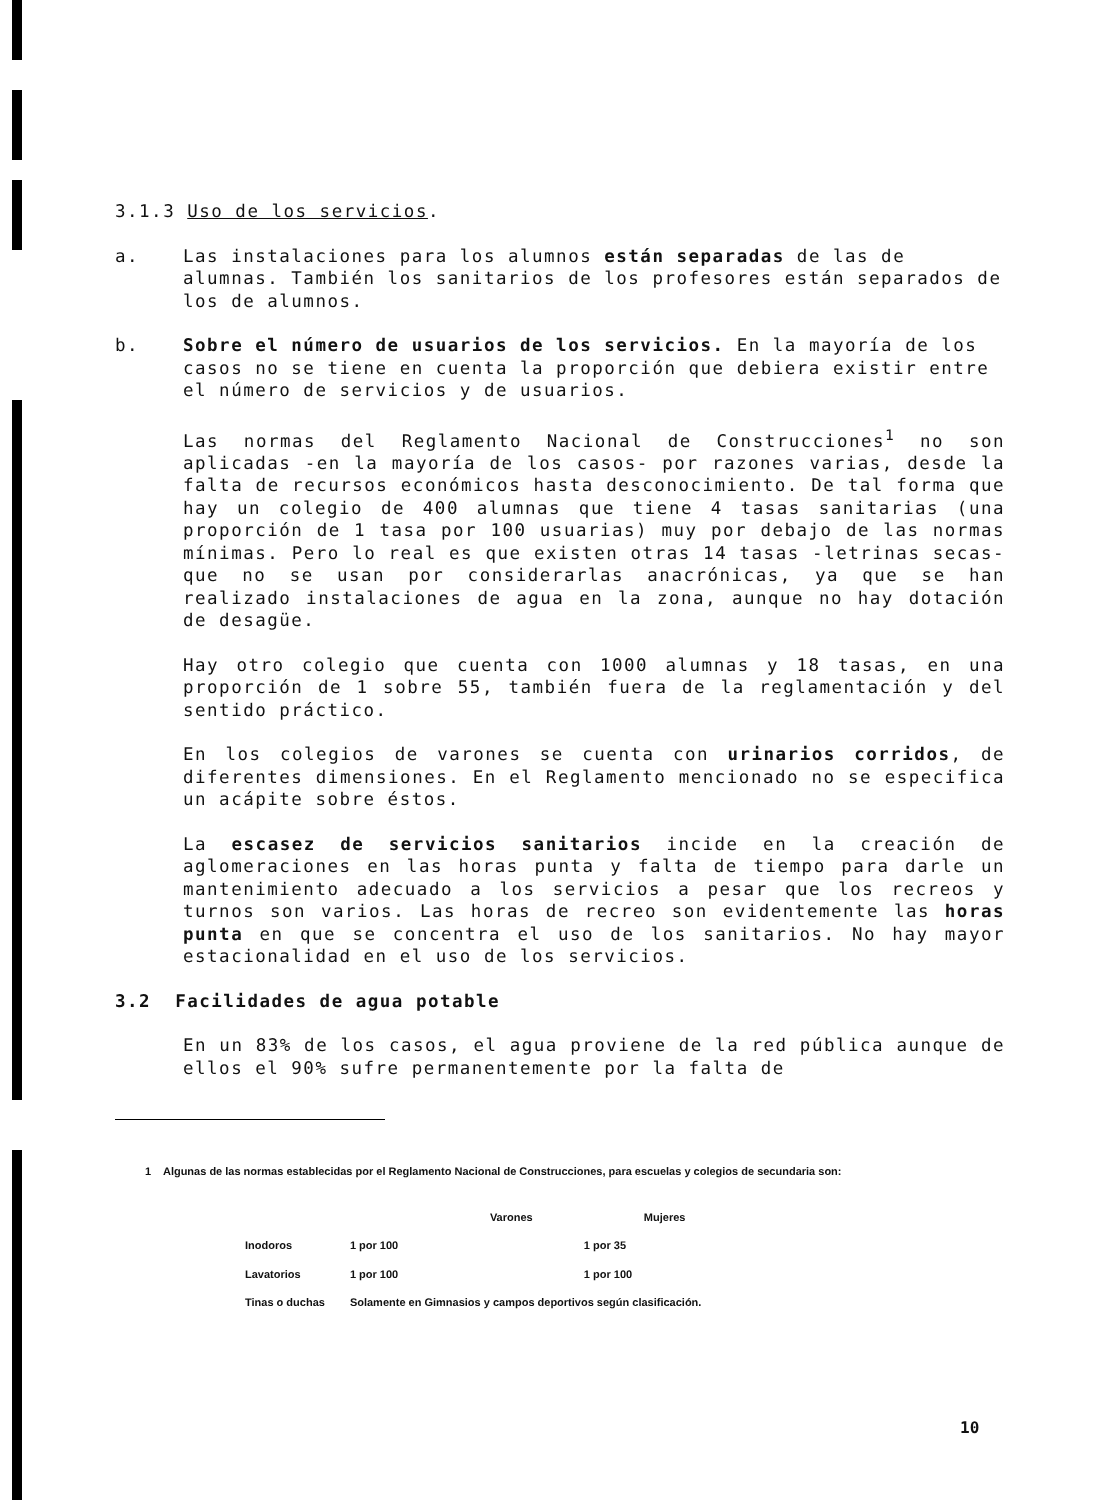3.1.3 Uso de los servicios.
a. Las instalaciones para los alumnos están separadas de las de alumnas. También los sanitarios de los profesores están separados de los de alumnos.
b. Sobre el número de usuarios de los servicios. En la mayoría de los casos no se tiene en cuenta la proporción que debiera existir entre el número de servicios y de usuarios.
Las normas del Reglamento Nacional de Construcciones<sup>1</sup> no son aplicadas -en la mayoría de los casos- por razones varias, desde la falta de recursos económicos hasta desconocimiento. De tal forma que hay un colegio de 400 alumnas que tiene 4 tasas sanitarias (una proporción de 1 tasa por 100 usuarias) muy por debajo de las normas mínimas. Pero lo real es que existen otras 14 tasas -letrinas secas- que no se usan por considerarlas anacrónicas, ya que se han realizado instalaciones de agua en la zona, aunque no hay dotación de desagüe.
Hay otro colegio que cuenta con 1000 alumnas y 18 tasas, en una proporción de 1 sobre 55, también fuera de la reglamentación y del sentido práctico.
En los colegios de varones se cuenta con urinarios corridos, de diferentes dimensiones. En el Reglamento mencionado no se especifica un acápite sobre éstos.
La escasez de servicios sanitarios incide en la creación de aglomeraciones en las horas punta y falta de tiempo para darle un mantenimiento adecuado a los servicios a pesar que los recreos y turnos son varios. Las horas de recreo son evidentemente las horas punta en que se concentra el uso de los sanitarios. No hay mayor estacionalidad en el uso de los servicios.
3.2 Facilidades de agua potable
En un 83% de los casos, el agua proviene de la red pública aunque de ellos el 90% sufre permanentemente por la falta de
1 Algunas de las normas establecidas por el Reglamento Nacional de Construcciones, para escuelas y colegios de secundaria son:
| | Varones | Mujeres |
| --- | --- | --- |
| Inodoros | 1 por 100 | 1 por 35 |
| Lavatorios | 1 por 100 | 1 por 100 |
| Tinas o duchas | Solamente en Gimnasios y campos deportivos según clasificación. | |
10